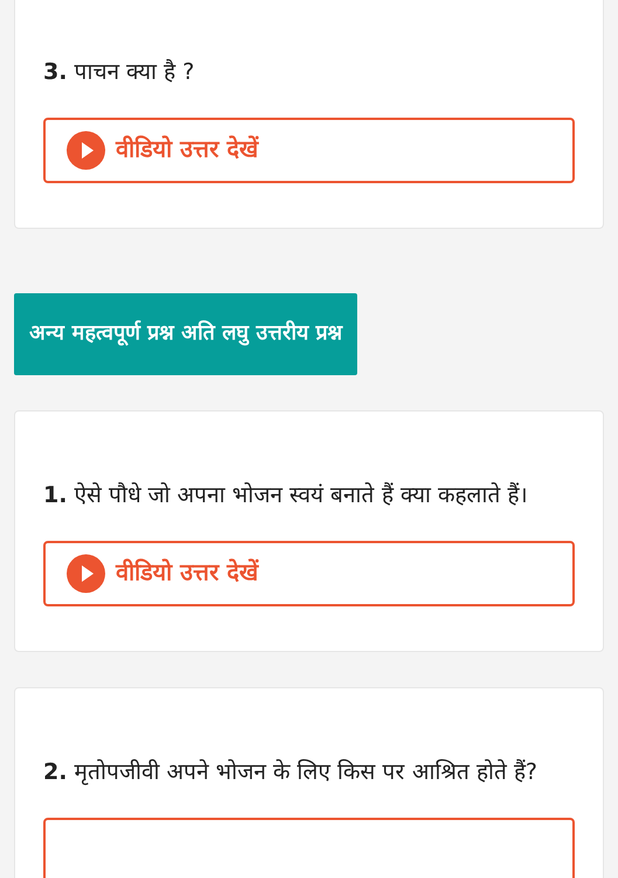3. पाचन क्या है ?
वीडियो उत्तर देखें
अन्य महत्वपूर्ण प्रश्न अति लघु उत्तरीय प्रश्न
1. ऐसे पौधे जो अपना भोजन स्वयं बनाते हैं क्या कहलाते हैं।
वीडियो उत्तर देखें
2. मृतोपजीवी अपने भोजन के लिए किस पर आश्रित होते हैं?